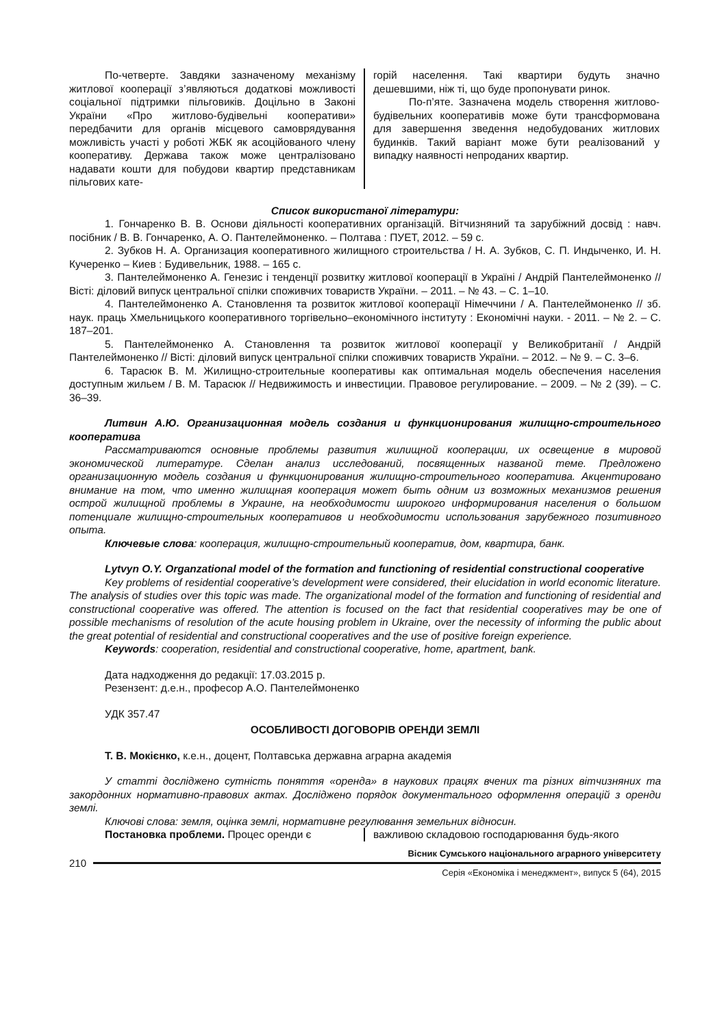По-четверте. Завдяки зазначеному механізму житлової кооперації з’являються додаткові можливості соціальної підтримки пільговиків. Доцільно в Законі України «Про житлово-будівельні кооперативи» передбачити для органів місцевого самоврядування можливість участі у роботі ЖБК як асоційованого члену кооперативу. Держава також може централізовано надавати кошти для побудови квартир представникам пільгових кате-
горій населення. Такі квартири будуть значно дешевшими, ніж ті, що буде пропонувати ринок.
По-п’яте. Зазначена модель створення житлово-будівельних кооперативів може бути трансформована для завершення зведення недобудованих житлових будинків. Такий варіант може бути реалізований у випадку наявності непроданих квартир.
Список використаної літератури:
1. Гончаренко В. В. Основи діяльності кооперативних організацій. Вітчизняний та зарубіжний досвід : навч. посібник / В. В. Гончаренко, А. О. Пантелеймоненко. – Полтава : ПУЕТ, 2012. – 59 с.
2. Зубков Н. А. Организация кооперативного жилищного строительства / Н. А. Зубков, С. П. Индыченко, И. Н. Кучеренко – Киев : Будивельник, 1988. – 165 с.
3. Пантелеймоненко А. Генезис і тенденції розвитку житлової кооперації в Україні / Андрій Пантелеймоненко // Вісті: діловий випуск центральної спілки споживчих товариств України. – 2011. – № 43. – С. 1–10.
4. Пантелеймоненко А. Становлення та розвиток житлової кооперації Німеччини / А. Пантелеймоненко // зб. наук. праць Хмельницького кооперативного торгівельно–економічного інституту : Економічні науки. - 2011. – № 2. – С. 187–201.
5. Пантелеймоненко А. Становлення та розвиток житлової кооперації у Великобританії / Андрій Пантелеймоненко // Вісті: діловий випуск центральної спілки споживчих товариств України. – 2012. – № 9. – С. 3–6.
6. Тарасюк В. М. Жилищно-строительные кооперативы как оптимальная модель обеспечения населения доступным жильем / В. М. Тарасюк // Недвижимость и инвестиции. Правовое регулирование. – 2009. – № 2 (39). – С. 36–39.
Литвин А.Ю. Организационная модель создания и функционирования жилищно-строительного кооператива
Рассматриваются основные проблемы развития жилищной кооперации, их освещение в мировой экономической литературе. Сделан анализ исследований, посвященных названой теме. Предложено организационную модель создания и функционирования жилищно-строительного кооператива. Акцентировано внимание на том, что именно жилищная кооперация может быть одним из возможных механизмов решения острой жилищной проблемы в Украине, на необходимости широкого информирования населения о большом потенциале жилищно-строительных кооперативов и необходимости использования зарубежного позитивного опыта.
Ключевые слова: кооперация, жилищно-строительный кооператив, дом, квартира, банк.
Lytvyn O.Y. Organzational model of the formation and functioning of residential constructional cooperative
Key problems of residential cooperative’s development were considered, their elucidation in world economic literature. The analysis of studies over this topic was made. The organizational model of the formation and functioning of residential and constructional cooperative was offered. The attention is focused on the fact that residential cooperatives may be one of possible mechanisms of resolution of the acute housing problem in Ukraine, over the necessity of informing the public about the great potential of residential and constructional cooperatives and the use of positive foreign experience.
Keywords: cooperation, residential and constructional cooperative, home, apartment, bank.
Дата надходження до редакції: 17.03.2015 р.
Резензент: д.е.н., професор А.О. Пантелеймоненко
УДК 357.47
ОСОБЛИВОСТІ ДОГОВОРІВ ОРЕНДИ ЗЕМЛІ
Т. В. Мокієнко, к.е.н., доцент, Полтавська державна аграрна академія
У статті досліджено сутність поняття «оренда» в наукових працях вчених та різних вітчизняних та закордонних нормативно-правових актах. Досліджено порядок документального оформлення операцій з оренди землі.
Ключові слова: земля, оцінка землі, нормативне регулювання земельних відносин.
Постановка проблеми. Процес оренди є важливою складовою господарювання будь-якого
210
Вісник Сумського національного аграрного університету
Серія «Економіка і менеджмент», випуск 5 (64), 2015